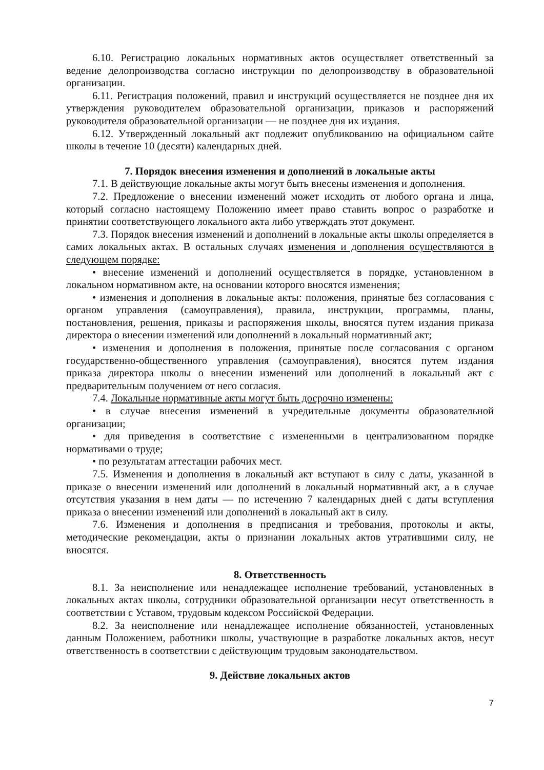6.10. Регистрацию локальных нормативных актов осуществляет ответственный за ведение делопроизводства согласно инструкции по делопроизводству в образовательной организации.
6.11. Регистрация положений, правил и инструкций осуществляется не позднее дня их утверждения руководителем образовательной организации, приказов и распоряжений руководителя образовательной организации — не позднее дня их издания.
6.12. Утвержденный локальный акт подлежит опубликованию на официальном сайте школы в течение 10 (десяти) календарных дней.
7. Порядок внесения изменения и дополнений в локальные акты
7.1. В действующие локальные акты могут быть внесены изменения и дополнения.
7.2. Предложение о внесении изменений может исходить от любого органа и лица, который согласно настоящему Положению имеет право ставить вопрос о разработке и принятии соответствующего локального акта либо утверждать этот документ.
7.3. Порядок внесения изменений и дополнений в локальные акты школы определяется в самих локальных актах. В остальных случаях изменения и дополнения осуществляются в следующем порядке:
• внесение изменений и дополнений осуществляется в порядке, установленном в локальном нормативном акте, на основании которого вносятся изменения;
• изменения и дополнения в локальные акты: положения, принятые без согласования с органом управления (самоуправления), правила, инструкции, программы, планы, постановления, решения, приказы и распоряжения школы, вносятся путем издания приказа директора о внесении изменений или дополнений в локальный нормативный акт;
• изменения и дополнения в положения, принятые после согласования с органом государственно-общественного управления (самоуправления), вносятся путем издания приказа директора школы о внесении изменений или дополнений в локальный акт с предварительным получением от него согласия.
7.4. Локальные нормативные акты могут быть досрочно изменены:
• в случае внесения изменений в учредительные документы образовательной организации;
• для приведения в соответствие с измененными в централизованном порядке нормативами о труде;
• по результатам аттестации рабочих мест.
7.5. Изменения и дополнения в локальный акт вступают в силу с даты, указанной в приказе о внесении изменений или дополнений в локальный нормативный акт, а в случае отсутствия указания в нем даты — по истечению 7 календарных дней с даты вступления приказа о внесении изменений или дополнений в локальный акт в силу.
7.6. Изменения и дополнения в предписания и требования, протоколы и акты, методические рекомендации, акты о признании локальных актов утратившими силу, не вносятся.
8. Ответственность
8.1. За неисполнение или ненадлежащее исполнение требований, установленных в локальных актах школы, сотрудники образовательной организации несут ответственность в соответствии с Уставом, трудовым кодексом Российской Федерации.
8.2. За неисполнение или ненадлежащее исполнение обязанностей, установленных данным Положением, работники школы, участвующие в разработке локальных актов, несут ответственность в соответствии с действующим трудовым законодательством.
9. Действие локальных актов
7